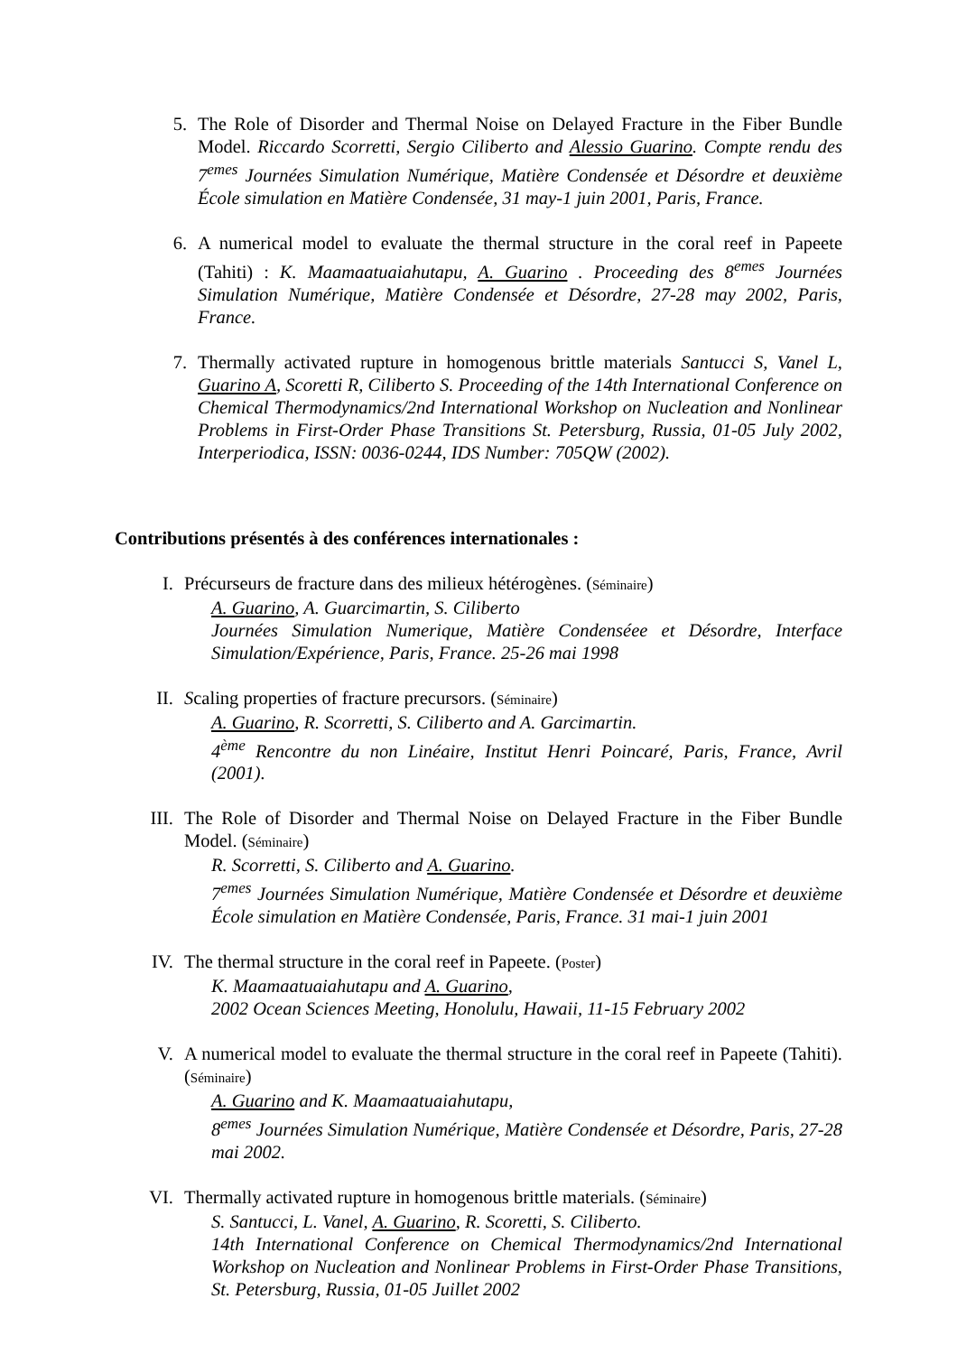5. The Role of Disorder and Thermal Noise on Delayed Fracture in the Fiber Bundle Model. Riccardo Scorretti, Sergio Ciliberto and Alessio Guarino. Compte rendu des 7<sup>emes</sup> Journées Simulation Numérique, Matière Condensée et Désordre et deuxième École simulation en Matière Condensée, 31 may-1 juin 2001, Paris, France.
6. A numerical model to evaluate the thermal structure in the coral reef in Papeete (Tahiti) : K. Maamaatuaiahutapu, A. Guarino . Proceeding des 8<sup>emes</sup> Journées Simulation Numérique, Matière Condensée et Désordre, 27-28 may 2002, Paris, France.
7. Thermally activated rupture in homogenous brittle materials Santucci S, Vanel L, Guarino A, Scoretti R, Ciliberto S. Proceeding of the 14th International Conference on Chemical Thermodynamics/2nd International Workshop on Nucleation and Nonlinear Problems in First-Order Phase Transitions St. Petersburg, Russia, 01-05 July 2002, Interperiodica, ISSN: 0036-0244, IDS Number: 705QW (2002).
Contributions présentés à des conférences internationales :
I. Précurseurs de fracture dans des milieux hétérogènes. (Séminaire)
A. Guarino, A. Guarcimartin, S. Ciliberto
Journées Simulation Numerique, Matière Condenséee et Désordre, Interface Simulation/Expérience, Paris, France. 25-26 mai 1998
II. Scaling properties of fracture precursors. (Séminaire)
A. Guarino, R. Scorretti, S. Ciliberto and A. Garcimartin.
4<sup>ème</sup> Rencontre du non Linéaire, Institut Henri Poincaré, Paris, France, Avril (2001).
III. The Role of Disorder and Thermal Noise on Delayed Fracture in the Fiber Bundle Model. (Séminaire)
R. Scorretti, S. Ciliberto and A. Guarino.
7<sup>emes</sup> Journées Simulation Numérique, Matière Condensée et Désordre et deuxième École simulation en Matière Condensée, Paris, France. 31 mai-1 juin 2001
IV. The thermal structure in the coral reef in Papeete. (Poster)
K. Maamaatuaiahutapu and A. Guarino,
2002 Ocean Sciences Meeting, Honolulu, Hawaii, 11-15 February 2002
V. A numerical model to evaluate the thermal structure in the coral reef in Papeete (Tahiti). (Séminaire)
A. Guarino and K. Maamaatuaiahutapu,
8<sup>emes</sup> Journées Simulation Numérique, Matière Condensée et Désordre, Paris, 27-28 mai 2002.
VI. Thermally activated rupture in homogenous brittle materials. (Séminaire)
S. Santucci, L. Vanel, A. Guarino, R. Scoretti, S. Ciliberto.
14th International Conference on Chemical Thermodynamics/2nd International Workshop on Nucleation and Nonlinear Problems in First-Order Phase Transitions, St. Petersburg, Russia, 01-05 Juillet 2002